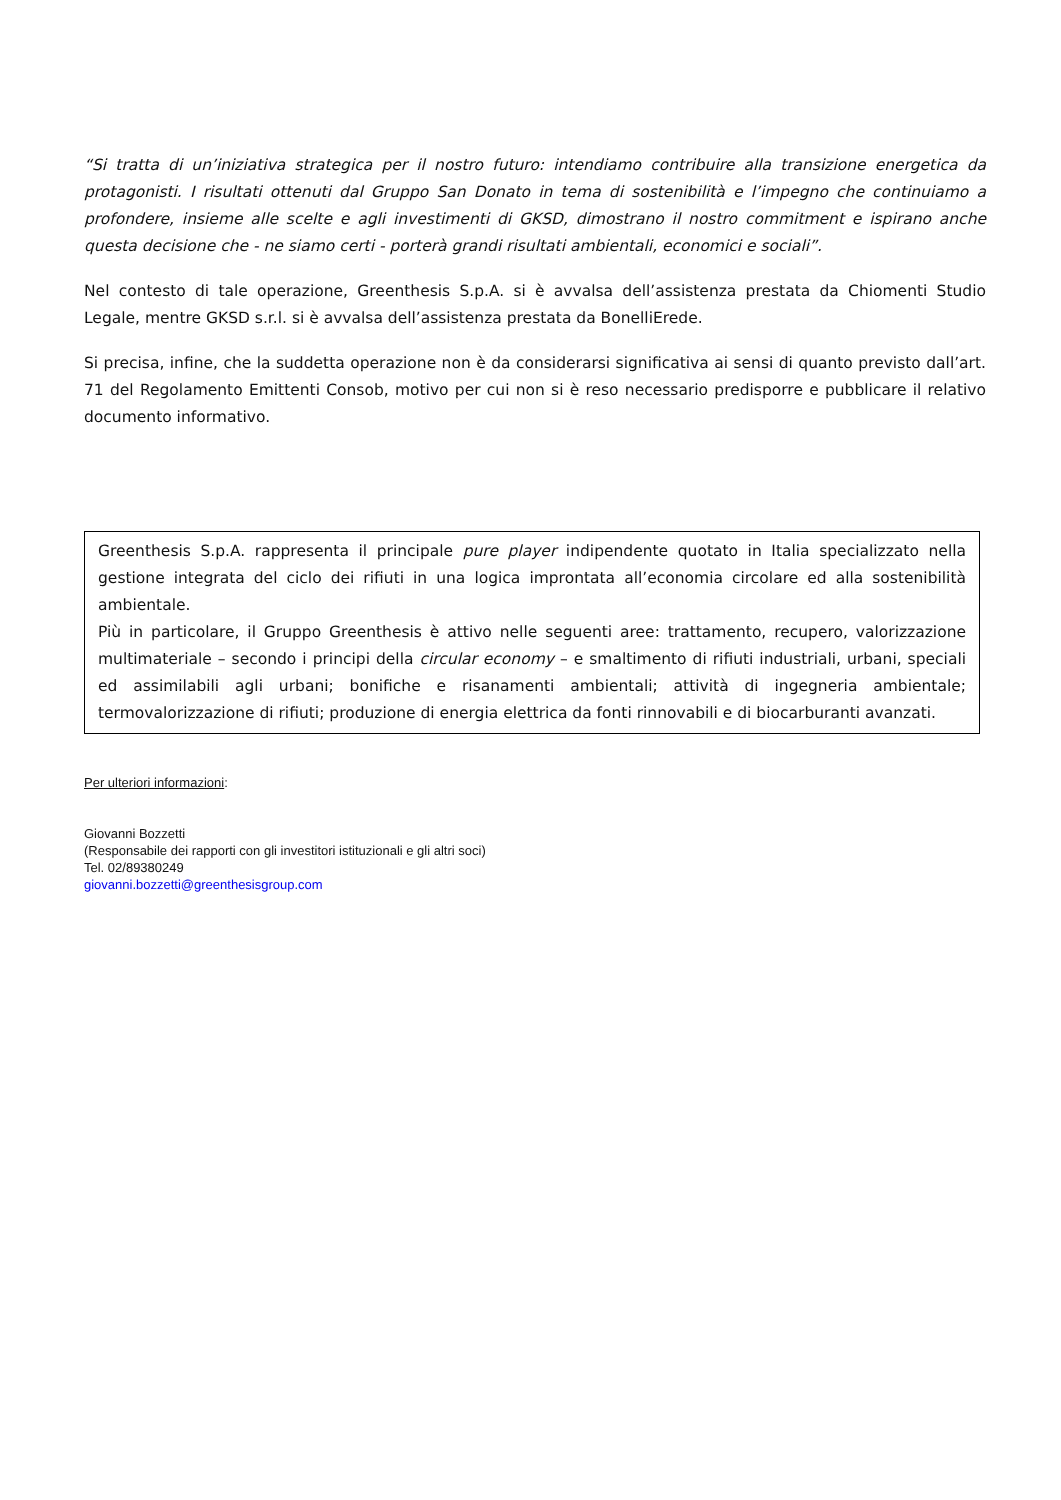“Si tratta di un’iniziativa strategica per il nostro futuro: intendiamo contribuire alla transizione energetica da protagonisti. I risultati ottenuti dal Gruppo San Donato in tema di sostenibilità e l’impegno che continuiamo a profondere, insieme alle scelte e agli investimenti di GKSD, dimostrano il nostro commitment e ispirano anche questa decisione che - ne siamo certi - porterà grandi risultati ambientali, economici e sociali”.
Nel contesto di tale operazione, Greenthesis S.p.A. si è avvalsa dell’assistenza prestata da Chiomenti Studio Legale, mentre GKSD s.r.l. si è avvalsa dell’assistenza prestata da BonelliErede.
Si precisa, infine, che la suddetta operazione non è da considerarsi significativa ai sensi di quanto previsto dall’art. 71 del Regolamento Emittenti Consob, motivo per cui non si è reso necessario predisporre e pubblicare il relativo documento informativo.
Greenthesis S.p.A. rappresenta il principale pure player indipendente quotato in Italia specializzato nella gestione integrata del ciclo dei rifiuti in una logica improntata all’economia circolare ed alla sostenibilità ambientale.
Più in particolare, il Gruppo Greenthesis è attivo nelle seguenti aree: trattamento, recupero, valorizzazione multimateriale – secondo i principi della circular economy – e smaltimento di rifiuti industriali, urbani, speciali ed assimilabili agli urbani; bonifiche e risanamenti ambientali; attività di ingegneria ambientale; termovalorizzazione di rifiuti; produzione di energia elettrica da fonti rinnovabili e di biocarburanti avanzati.
Per ulteriori informazioni:
Giovanni Bozzetti
(Responsabile dei rapporti con gli investitori istituzionali e gli altri soci)
Tel. 02/89380249
giovanni.bozzetti@greenthesisgroup.com